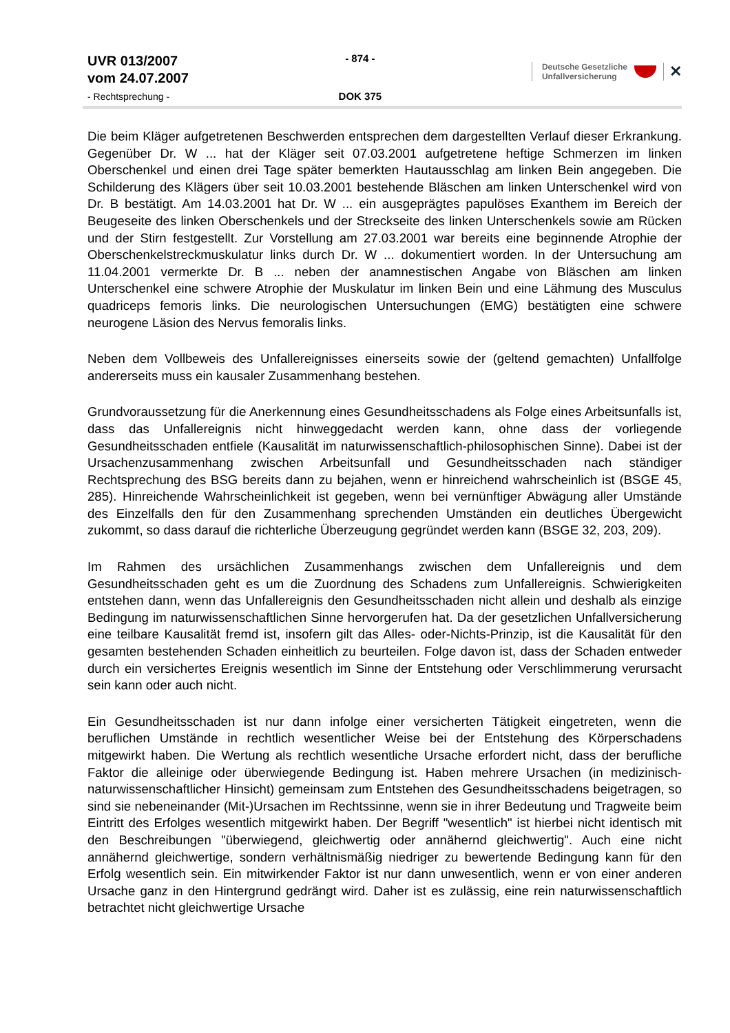UVR 013/2007
vom 24.07.2007
- Rechtsprechung -
- 874 -
DOK 375
Deutsche Gesetzliche
Unfallversicherung
✕
Die beim Kläger aufgetretenen Beschwerden entsprechen dem dargestellten Verlauf dieser Erkrankung. Gegenüber Dr. W ... hat der Kläger seit 07.03.2001 aufgetretene heftige Schmerzen im linken Oberschenkel und einen drei Tage später bemerkten Hautausschlag am linken Bein angegeben. Die Schilderung des Klägers über seit 10.03.2001 bestehende Bläschen am linken Unterschenkel wird von Dr. B bestätigt. Am 14.03.2001 hat Dr. W ... ein ausgeprägtes papulöses Exanthem im Bereich der Beugeseite des linken Oberschenkels und der Streckseite des linken Unterschenkels sowie am Rücken und der Stirn festgestellt. Zur Vorstellung am 27.03.2001 war bereits eine beginnende Atrophie der Oberschenkelstreckmuskulatur links durch Dr. W ... dokumentiert worden. In der Untersuchung am 11.04.2001 vermerkte Dr. B ... neben der anamnestischen Angabe von Bläschen am linken Unterschenkel eine schwere Atrophie der Muskulatur im linken Bein und eine Lähmung des Musculus quadriceps femoris links. Die neurologischen Untersuchungen (EMG) bestätigten eine schwere neurogene Läsion des Nervus femoralis links.
Neben dem Vollbeweis des Unfallereignisses einerseits sowie der (geltend gemachten) Unfallfolge andererseits muss ein kausaler Zusammenhang bestehen.
Grundvoraussetzung für die Anerkennung eines Gesundheitsschadens als Folge eines Arbeitsunfalls ist, dass das Unfallereignis nicht hinweggedacht werden kann, ohne dass der vorliegende Gesundheitsschaden entfiele (Kausalität im naturwissenschaftlich-philosophischen Sinne). Dabei ist der Ursachenzusammenhang zwischen Arbeitsunfall und Gesundheitsschaden nach ständiger Rechtsprechung des BSG bereits dann zu bejahen, wenn er hinreichend wahrscheinlich ist (BSGE 45, 285). Hinreichende Wahrscheinlichkeit ist gegeben, wenn bei vernünftiger Abwägung aller Umstände des Einzelfalls den für den Zusammenhang sprechenden Umständen ein deutliches Übergewicht zukommt, so dass darauf die richterliche Überzeugung gegründet werden kann (BSGE 32, 203, 209).
Im Rahmen des ursächlichen Zusammenhangs zwischen dem Unfallereignis und dem Gesundheitsschaden geht es um die Zuordnung des Schadens zum Unfallereignis. Schwierigkeiten entstehen dann, wenn das Unfallereignis den Gesundheitsschaden nicht allein und deshalb als einzige Bedingung im naturwissenschaftlichen Sinne hervorgerufen hat. Da der gesetzlichen Unfallversicherung eine teilbare Kausalität fremd ist, insofern gilt das Alles- oder-Nichts-Prinzip, ist die Kausalität für den gesamten bestehenden Schaden einheitlich zu beurteilen. Folge davon ist, dass der Schaden entweder durch ein versichertes Ereignis wesentlich im Sinne der Entstehung oder Verschlimmerung verursacht sein kann oder auch nicht.
Ein Gesundheitsschaden ist nur dann infolge einer versicherten Tätigkeit eingetreten, wenn die beruflichen Umstände in rechtlich wesentlicher Weise bei der Entstehung des Körperschadens mitgewirkt haben. Die Wertung als rechtlich wesentliche Ursache erfordert nicht, dass der berufliche Faktor die alleinige oder überwiegende Bedingung ist. Haben mehrere Ursachen (in medizinisch-naturwissenschaftlicher Hinsicht) gemeinsam zum Entstehen des Gesundheitsschadens beigetragen, so sind sie nebeneinander (Mit-)Ursachen im Rechtssinne, wenn sie in ihrer Bedeutung und Tragweite beim Eintritt des Erfolges wesentlich mitgewirkt haben. Der Begriff "wesentlich" ist hierbei nicht identisch mit den Beschreibungen "überwiegend, gleichwertig oder annähernd gleichwertig". Auch eine nicht annähernd gleichwertige, sondern verhältnismäßig niedriger zu bewertende Bedingung kann für den Erfolg wesentlich sein. Ein mitwirkender Faktor ist nur dann unwesentlich, wenn er von einer anderen Ursache ganz in den Hintergrund gedrängt wird. Daher ist es zulässig, eine rein naturwissenschaftlich betrachtet nicht gleichwertige Ursache